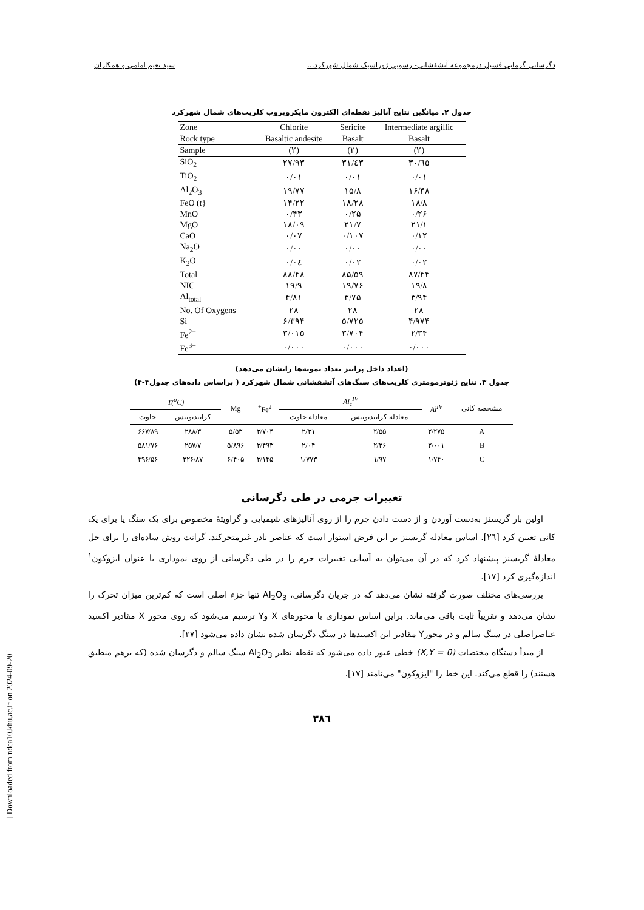دگرسانی گرمابی فسیل درمجموعه آتشفشانی- رسوبی ژوراسیک شمال شهرکرد... سید نعیم امامی و همکاران
جدول ۲. میانگین نتایج آنالیز نقطه‌ای الکترون مایکروپروب کلریت‌های شمال شهرکرد
| Zone | Chlorite | Sericite | Intermediate argillic |
| Rock type | Basaltic andesite | Basalt | Basalt |
| Sample | (۲) | (۲) | (۲) |
| SiO<sub>2</sub> | ۲۷/۹۳ | ۳۱/٤۳ | ۳۰/٦٥ |
| TiO<sub>2</sub> | ۰/۰۱ | ۰/۰۱ | ۰/۰۱ |
| Al<sub>2</sub>O<sub>3</sub> | ۱۹/۷۷ | ۱۵/۸ | ۱۶/۴۸ |
| FeO (t} | ۱۴/۲۲ | ۱۸/۲۸ | ۱۸/۸ |
| MnO | ۰/۴۳ | ۰/۲۵ | ۰/۲۶ |
| MgO | ۱۸/۰۹ | ۲۱/۷ | ۲۱/۱ |
| CaO | ۰/۰۷ | ۰/۱۰۷ | ۰/۱۲ |
| Na<sub>2</sub>O | ۰/۰۰ | ۰/۰۰ | ۰/۰۰ |
| K<sub>2</sub>O | ۰/۰٤ | ۰/۰۲ | ۰/۰۲ |
| Total | ۸۸/۴۸ | ۸۵/۵۹ | ۸۷/۴۴ |
| NIC | ۱۹/۹ | ۱۹/۷۶ | ۱۹/۸ |
| Al<sub>total</sub> | ۴/۸۱ | ۳/۷۵ | ۳/۹۴ |
| No. Of Oxygens | ۲۸ | ۲۸ | ۲۸ |
| Si | ۶/۳۹۴ | ۵/۷۲۵ | ۴/۹۷۴ |
| Fe<sup>2+</sup> | ۳/۰۱۵ | ۳/۷۰۴ | ۲/۳۴ |
| Fe<sup>3+</sup> | ۰/۰۰۰ | ۰/۰۰۰ | ۰/۰۰۰ |
(اعداد داخل پرانتز تعداد نمونه‌ها رانشان می‌دهد)
جدول ۳. نتایج ژئوترمومتری کلریت‌های سنگ‌های آتشفشانی شمال شهرکرد ( براساس داده‌های جدول۴-۴)
| مشخصه کانی | Al<sup>IV</sup> | Al<sub>c</sub><sup>IV</sup> | | Fe<sup>2+</sup> | Mg | T(<sup>o</sup>C) | |
| --- | --- | --- | --- | --- | --- | --- | --- |
| | | معادله کرانیدیوتیس | معادله جاوت | | | کرانیدیوتیس | جاوت |
| A | ۲/۲۷۵ | ۲/۵۵ | ۲/۳۱ | ۳/۷۰۴ | ۵/۵۳ | ۲۸۸/۳ | ۶۶۷/۸۹ |
| B | ۲/۰۰۱ | ۲/۲۶ | ۲/۰۴ | ۳/۴۹۳ | ۵/۸۹۶ | ۲۵۷/۷ | ۵۸۱/۷۶ |
| C | ۱/۷۴۰ | ۱/۹۷ | ۱/۷۷۳ | ۳/۱۴۵ | ۶/۴۰۵ | ۲۲۶/۸۷ | ۴۹۶/۵۶ |
تغییرات جرمی در طی دگرسانی
اولین بار گریسنز به‌دست آوردن و از دست دادن جرم را از روی آنالیزهای شیمیایی و گراویتهٔ مخصوص برای یک سنگ یا برای یک کانی تعیین کرد [٢٦]. اساس معادله گریسنز بر این فرض استوار است که عناصر نادر غیرمتحرکند. گرانت روش ساده‌ای را برای حل معادلهٔ گریسنز پیشنهاد کرد که در آن می‌توان به آسانی تغییرات جرم را در طی دگرسانی از روی نموداری با عنوان ایزوکون<sup>۱</sup> اندازه‌گیری کرد [۱۷].
بررسی‌های مختلف صورت گرفته نشان می‌دهد که در جریان دگرسانی، Al<sub>2</sub>O<sub>3</sub> تنها جزء اصلی است که کم‌ترین میزان تحرک را نشان می‌دهد و تقریباً ثابت باقی می‌ماند. براین اساس نموداری با محورهای X وY ترسیم می‌شود که روی محور X مقادیر اکسید عناصراصلی در سنگ سالم و در محورY مقادیر این اکسیدها در سنگ دگرسان شده نشان داده می‌شود [۲۷].
از مبدأ دستگاه مختصات (X,Y = 0) خطی عبور داده می‌شود که نقطه نظیر Al<sub>2</sub>O<sub>3</sub> سنگ سالم و دگرسان شده (که برهم منطبق هستند) را قطع می‌کند. این خط را "ایزوکون" می‌نامند [۱۷].
۳۸٦
[ Downloaded from ndea10.khu.ac.ir on 2024-09-20 ]